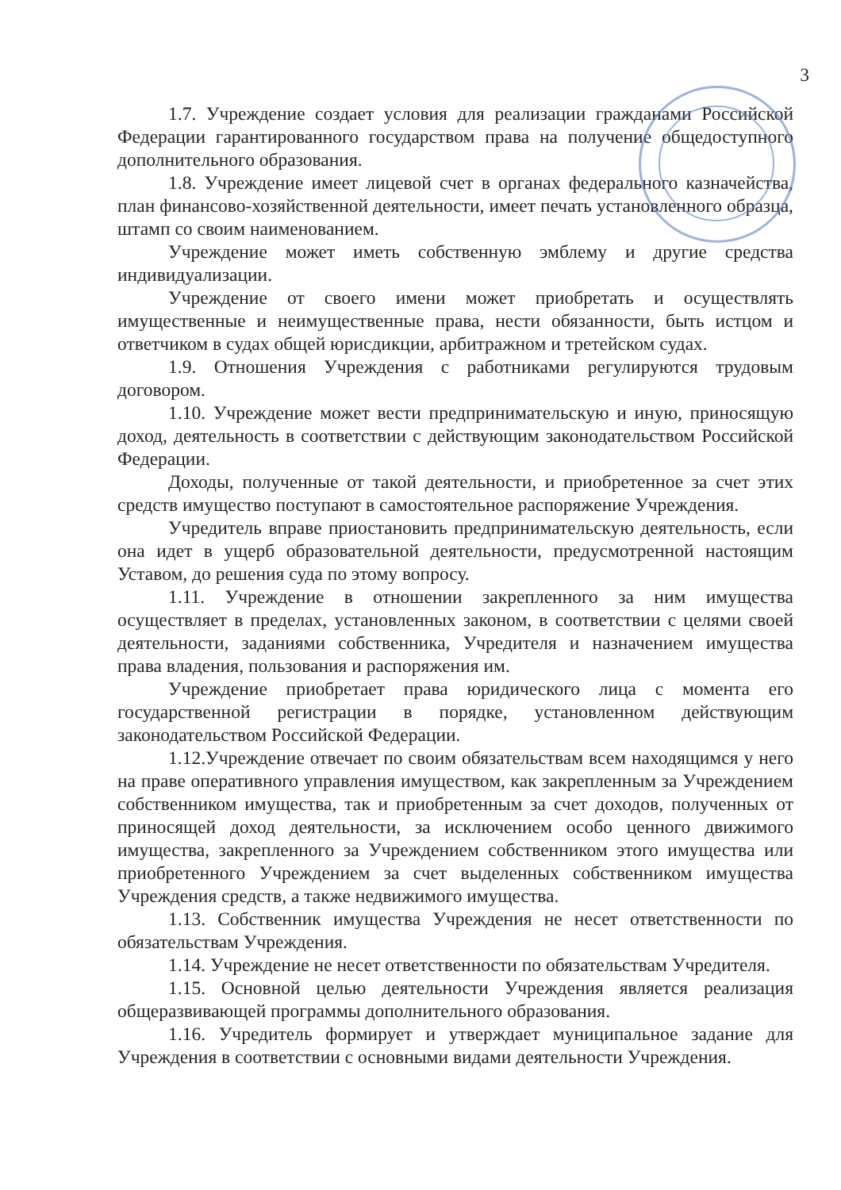3
1.7. Учреждение создает условия для реализации гражданами Российской Федерации гарантированного государством права на получение общедоступного дополнительного образования.
1.8. Учреждение имеет лицевой счет в органах федерального казначейства, план финансово-хозяйственной деятельности, имеет печать установленного образца, штамп со своим наименованием.
Учреждение может иметь собственную эмблему и другие средства индивидуализации.
Учреждение от своего имени может приобретать и осуществлять имущественные и неимущественные права, нести обязанности, быть истцом и ответчиком в судах общей юрисдикции, арбитражном и третейском судах.
1.9. Отношения Учреждения с работниками регулируются трудовым договором.
1.10. Учреждение может вести предпринимательскую и иную, приносящую доход, деятельность в соответствии с действующим законодательством Российской Федерации.
Доходы, полученные от такой деятельности, и приобретенное за счет этих средств имущество поступают в самостоятельное распоряжение Учреждения.
Учредитель вправе приостановить предпринимательскую деятельность, если она идет в ущерб образовательной деятельности, предусмотренной настоящим Уставом, до решения суда по этому вопросу.
1.11. Учреждение в отношении закрепленного за ним имущества осуществляет в пределах, установленных законом, в соответствии с целями своей деятельности, заданиями собственника, Учредителя и назначением имущества права владения, пользования и распоряжения им.
Учреждение приобретает права юридического лица с момента его государственной регистрации в порядке, установленном действующим законодательством Российской Федерации.
1.12.Учреждение отвечает по своим обязательствам всем находящимся у него на праве оперативного управления имуществом, как закрепленным за Учреждением собственником имущества, так и приобретенным за счет доходов, полученных от приносящей доход деятельности, за исключением особо ценного движимого имущества, закрепленного за Учреждением собственником этого имущества или приобретенного Учреждением за счет выделенных собственником имущества Учреждения средств, а также недвижимого имущества.
1.13. Собственник имущества Учреждения не несет ответственности по обязательствам Учреждения.
1.14. Учреждение не несет ответственности по обязательствам Учредителя.
1.15. Основной целью деятельности Учреждения является реализация общеразвивающей программы дополнительного образования.
1.16. Учредитель формирует и утверждает муниципальное задание для Учреждения в соответствии с основными видами деятельности Учреждения.